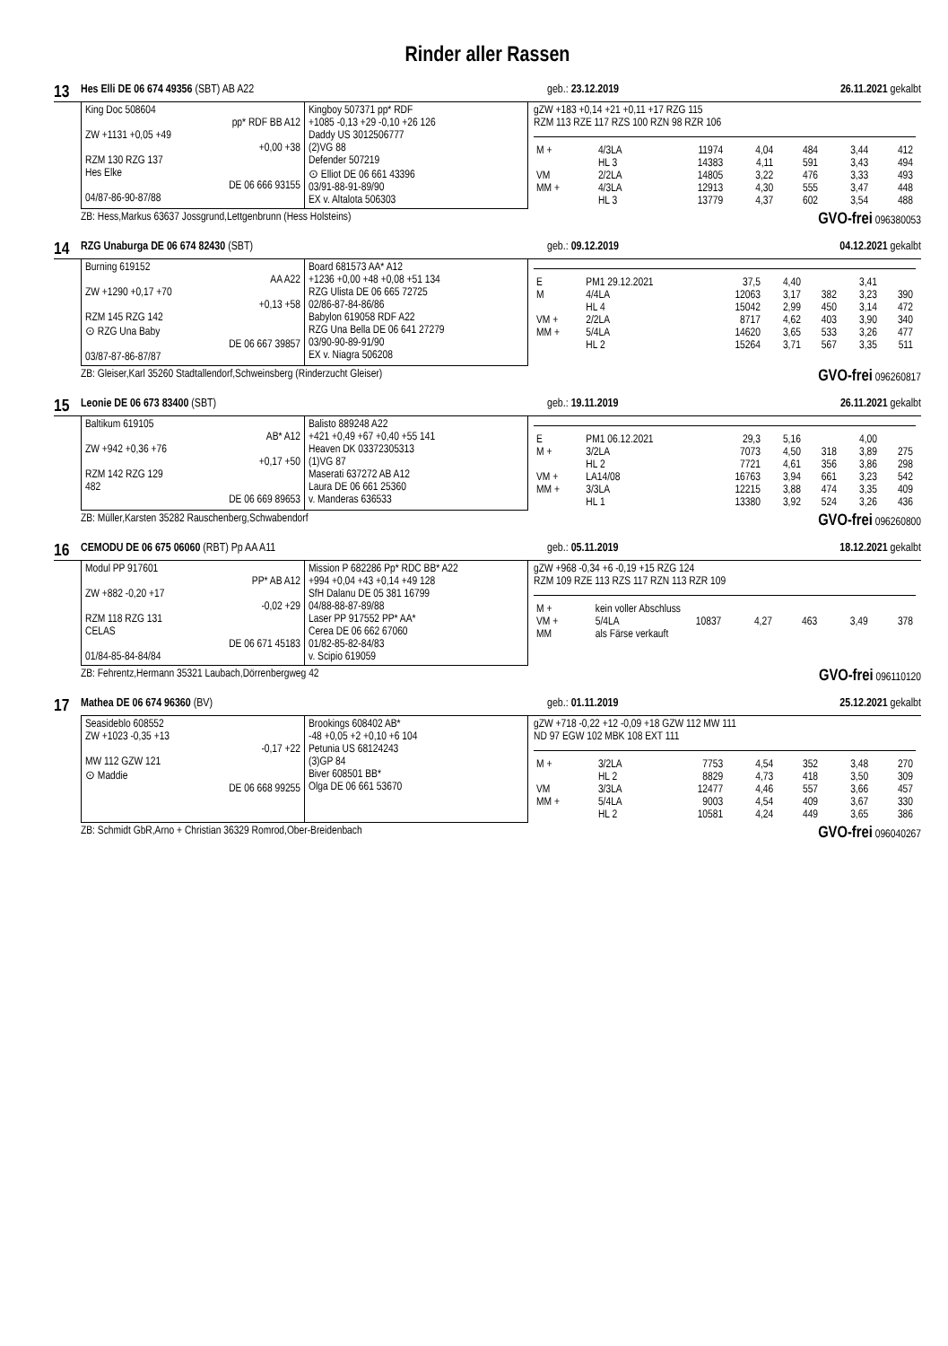Rinder aller Rassen
13 Hes Elli DE 06 674 49356 (SBT) AB A22 geb.: 23.12.2019 26.11.2021 gekalbt
King Doc 508604
pp* RDF BB A12
ZW +1131 +0,05 +49
+0,00 +38
RZM 130 RZG 137
Hes Elke
DE 06 666 93155
04/87-86-90-87/88
Kingboy 507371 pp* RDF
+1085 -0,13 +29 -0,10 +26 126
Daddy US 3012506777
(2)VG 88
Defender 507219
⊙ Elliot DE 06 661 43396
03/91-88-91-89/90
EX v. Altalota 506303
gZW +183 +0,14 +21 +0,11 +17 RZG 115
RZM 113 RZE 117 RZS 100 RZN 98 RZR 106
| M + | 4/3LA | 11974 | 4,04 | 484 | 3,44 | 412 |
| | HL 3 | 14383 | 4,11 | 591 | 3,43 | 494 |
| VM | 2/2LA | 14805 | 3,22 | 476 | 3,33 | 493 |
| MM + | 4/3LA | 12913 | 4,30 | 555 | 3,47 | 448 |
| | HL 3 | 13779 | 4,37 | 602 | 3,54 | 488 |
ZB: Hess,Markus 63637 Jossgrund,Lettgenbrunn (Hess Holsteins) GVO-frei 096380053
14 RZG Unaburga DE 06 674 82430 (SBT) geb.: 09.12.2019 04.12.2021 gekalbt
Burning 619152
AA A22
ZW +1290 +0,17 +70
+0,13 +58
RZM 145 RZG 142
⊙ RZG Una Baby
DE 06 667 39857
03/87-87-86-87/87
Board 681573 AA* A12
+1236 +0,00 +48 +0,08 +51 134
RZG Ulista DE 06 665 72725
02/86-87-84-86/86
Babylon 619058 RDF A22
RZG Una Bella DE 06 641 27279
03/90-90-89-91/90
EX v. Niagra 506208
| E | PM1 29.12.2021 | 37,5 | 4,40 | | 3,41 | |
| M | 4/4LA | 12063 | 3,17 | 382 | 3,23 | 390 |
| | HL 4 | 15042 | 2,99 | 450 | 3,14 | 472 |
| VM + | 2/2LA | 8717 | 4,62 | 403 | 3,90 | 340 |
| MM + | 5/4LA | 14620 | 3,65 | 533 | 3,26 | 477 |
| | HL 2 | 15264 | 3,71 | 567 | 3,35 | 511 |
ZB: Gleiser,Karl 35260 Stadtallendorf,Schweinsberg (Rinderzucht Gleiser) GVO-frei 096260817
15 Leonie DE 06 673 83400 (SBT) geb.: 19.11.2019 26.11.2021 gekalbt
Baltikum 619105
AB* A12
ZW +942 +0,36 +76
+0,17 +50
RZM 142 RZG 129
482
DE 06 669 89653
Balisto 889248 A22
+421 +0,49 +67 +0,40 +55 141
Heaven DK 03372305313
(1)VG 87
Maserati 637272 AB A12
Laura DE 06 661 25360
v. Manderas 636533
| E | PM1 06.12.2021 | 29,3 | 5,16 | | 4,00 | |
| M + | 3/2LA | 7073 | 4,50 | 318 | 3,89 | 275 |
| | HL 2 | 7721 | 4,61 | 356 | 3,86 | 298 |
| VM + | LA14/08 | 16763 | 3,94 | 661 | 3,23 | 542 |
| MM + | 3/3LA | 12215 | 3,88 | 474 | 3,35 | 409 |
| | HL 1 | 13380 | 3,92 | 524 | 3,26 | 436 |
ZB: Müller,Karsten 35282 Rauschenberg,Schwabendorf GVO-frei 096260800
16 CEMODU DE 06 675 06060 (RBT) Pp AA A11 geb.: 05.11.2019 18.12.2021 gekalbt
Modul PP 917601
PP* AB A12
ZW +882 -0,20 +17
-0,02 +29
RZM 118 RZG 131
CELAS
DE 06 671 45183
01/84-85-84-84/84
Mission P 682286 Pp* RDC BB* A22
+994 +0,04 +43 +0,14 +49 128
SfH Dalanu DE 05 381 16799
04/88-88-87-89/88
Laser PP 917552 PP* AA*
Cerea DE 06 662 67060
01/82-85-82-84/83
v. Scipio 619059
gZW +968 -0,34 +6 -0,19 +15 RZG 124
RZM 109 RZE 113 RZS 117 RZN 113 RZR 109
| M + | kein voller Abschluss | | | | | |
| VM + | 5/4LA | 10837 | 4,27 | 463 | 3,49 | 378 |
| MM | als Färse verkauft | | | | | |
ZB: Fehrentz,Hermann 35321 Laubach,Dörrenbergweg 42 GVO-frei 096110120
17 Mathea DE 06 674 96360 (BV) geb.: 01.11.2019 25.12.2021 gekalbt
Seasideblo 608552
ZW +1023 -0,35 +13
-0,17 +22
MW 112 GZW 121
⊙ Maddie
DE 06 668 99255
Brookings 608402 AB*
-48 +0,05 +2 +0,10 +6 104
Petunia US 68124243
(3)GP 84
Biver 608501 BB*
Olga DE 06 661 53670
gZW +718 -0,22 +12 -0,09 +18 GZW 112 MW 111
ND 97 EGW 102 MBK 108 EXT 111
| M + | 3/2LA | 7753 | 4,54 | 352 | 3,48 | 270 |
| | HL 2 | 8829 | 4,73 | 418 | 3,50 | 309 |
| VM | 3/3LA | 12477 | 4,46 | 557 | 3,66 | 457 |
| MM + | 5/4LA | 9003 | 4,54 | 409 | 3,67 | 330 |
| | HL 2 | 10581 | 4,24 | 449 | 3,65 | 386 |
ZB: Schmidt GbR,Arno + Christian 36329 Romrod,Ober-Breidenbach GVO-frei 096040267